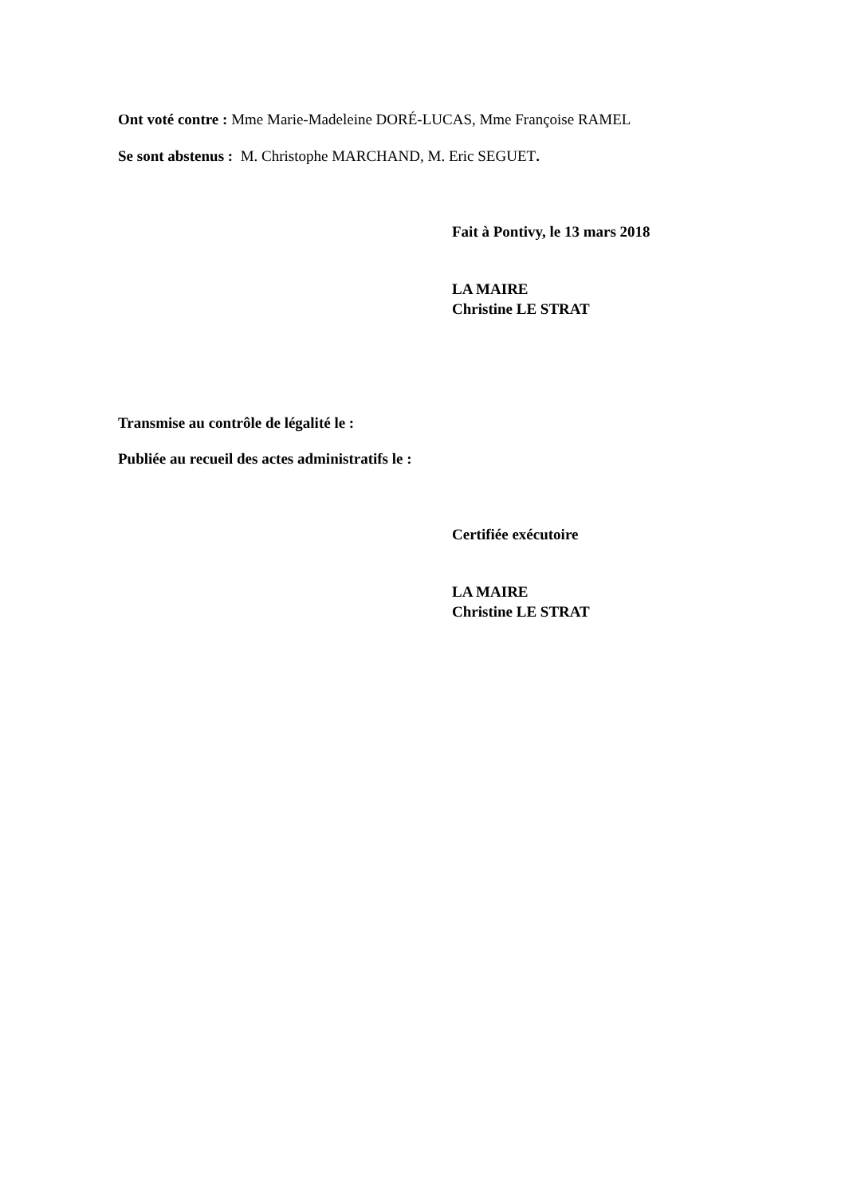Ont voté contre : Mme Marie-Madeleine DORÉ-LUCAS, Mme Françoise RAMEL
Se sont abstenus : M. Christophe MARCHAND, M. Eric SEGUET.
Fait à Pontivy, le 13 mars 2018
LA MAIRE
Christine LE STRAT
Transmise au contrôle de légalité le :
Publiée au recueil des actes administratifs le :
Certifiée exécutoire
LA MAIRE
Christine LE STRAT